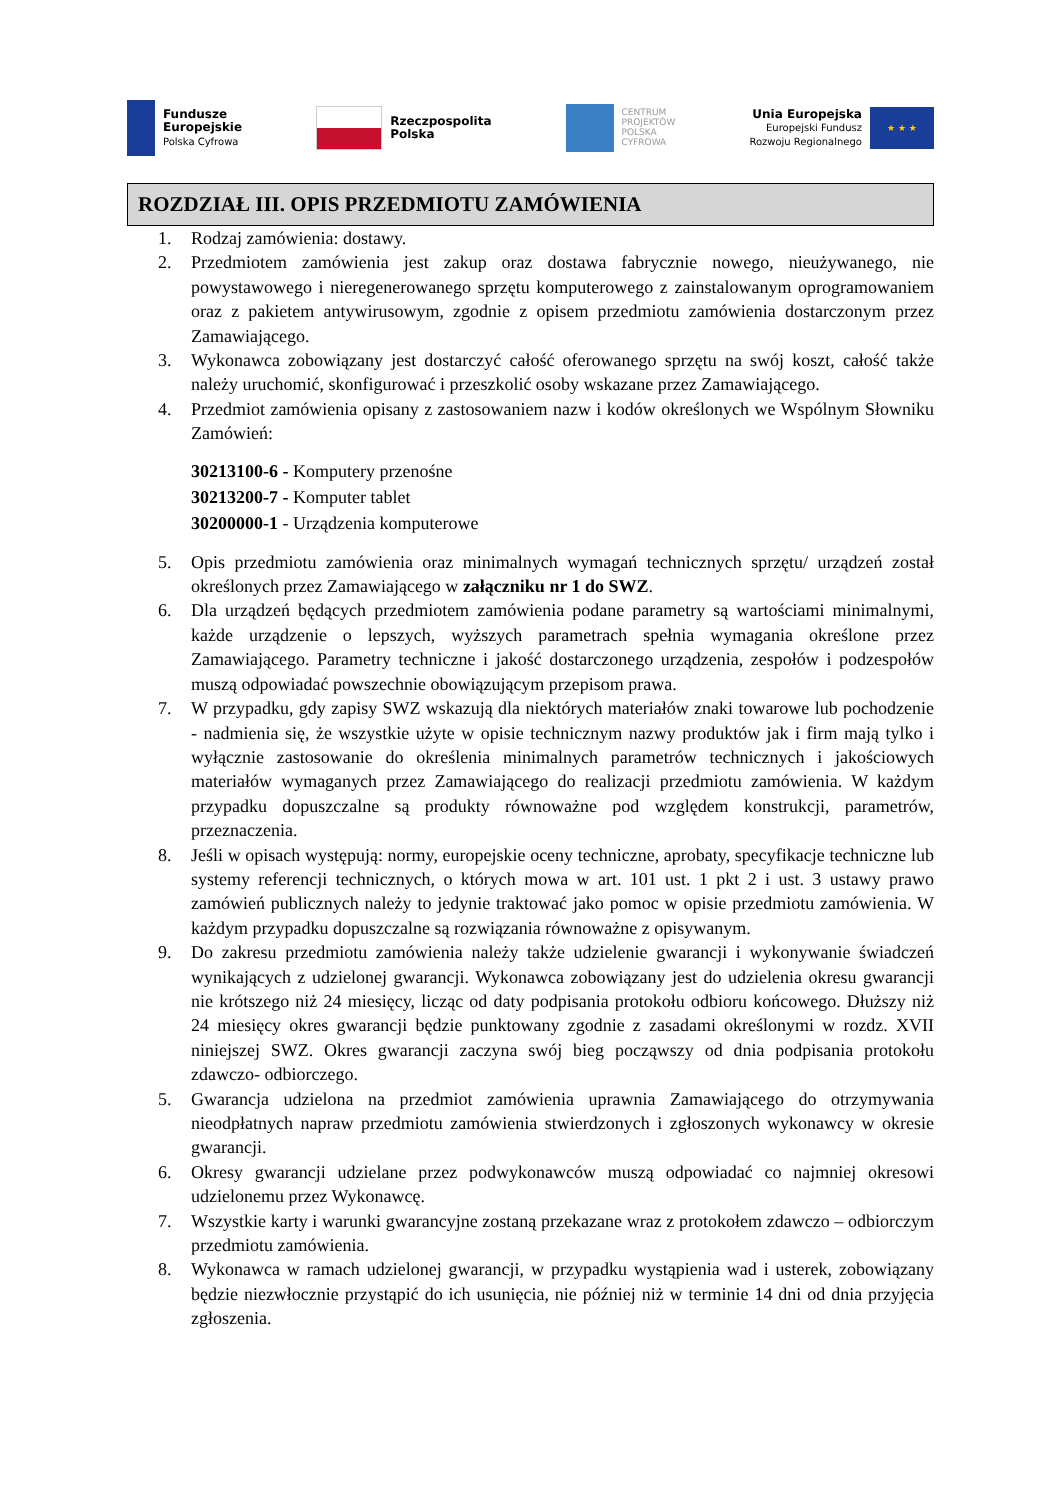Fundusze
Europejskie
Polska Cyfrowa
Rzeczpospolita
Polska
CENTRUM
PROJEKTÓW
POLSKA
CYFROWA
Unia Europejska
Europejski Fundusz
Rozwoju Regionalnego
★ ★ ★
ROZDZIAŁ III. OPIS PRZEDMIOTU ZAMÓWIENIA
1. Rodzaj zamówienia: dostawy.
2. Przedmiotem zamówienia jest zakup oraz dostawa fabrycznie nowego, nieużywanego, nie powystawowego i nieregenerowanego sprzętu komputerowego z zainstalowanym oprogramowaniem oraz z pakietem antywirusowym, zgodnie z opisem przedmiotu zamówienia dostarczonym przez Zamawiającego.
3. Wykonawca zobowiązany jest dostarczyć całość oferowanego sprzętu na swój koszt, całość także należy uruchomić, skonfigurować i przeszkolić osoby wskazane przez Zamawiającego.
4. Przedmiot zamówienia opisany z zastosowaniem nazw i kodów określonych we Wspólnym Słowniku Zamówień:
30213100-6 - Komputery przenośne
30213200-7 - Komputer tablet
30200000-1 - Urządzenia komputerowe
5. Opis przedmiotu zamówienia oraz minimalnych wymagań technicznych sprzętu/ urządzeń został określonych przez Zamawiającego w załączniku nr 1 do SWZ.
6. Dla urządzeń będących przedmiotem zamówienia podane parametry są wartościami minimalnymi, każde urządzenie o lepszych, wyższych parametrach spełnia wymagania określone przez Zamawiającego. Parametry techniczne i jakość dostarczonego urządzenia, zespołów i podzespołów muszą odpowiadać powszechnie obowiązującym przepisom prawa.
7. W przypadku, gdy zapisy SWZ wskazują dla niektórych materiałów znaki towarowe lub pochodzenie - nadmienia się, że wszystkie użyte w opisie technicznym nazwy produktów jak i firm mają tylko i wyłącznie zastosowanie do określenia minimalnych parametrów technicznych i jakościowych materiałów wymaganych przez Zamawiającego do realizacji przedmiotu zamówienia. W każdym przypadku dopuszczalne są produkty równoważne pod względem konstrukcji, parametrów, przeznaczenia.
8. Jeśli w opisach występują: normy, europejskie oceny techniczne, aprobaty, specyfikacje techniczne lub systemy referencji technicznych, o których mowa w art. 101 ust. 1 pkt 2 i ust. 3 ustawy prawo zamówień publicznych należy to jedynie traktować jako pomoc w opisie przedmiotu zamówienia. W każdym przypadku dopuszczalne są rozwiązania równoważne z opisywanym.
9. Do zakresu przedmiotu zamówienia należy także udzielenie gwarancji i wykonywanie świadczeń wynikających z udzielonej gwarancji. Wykonawca zobowiązany jest do udzielenia okresu gwarancji nie krótszego niż 24 miesięcy, licząc od daty podpisania protokołu odbioru końcowego. Dłuższy niż 24 miesięcy okres gwarancji będzie punktowany zgodnie z zasadami określonymi w rozdz. XVII niniejszej SWZ. Okres gwarancji zaczyna swój bieg począwszy od dnia podpisania protokołu zdawczo- odbiorczego.
5. Gwarancja udzielona na przedmiot zamówienia uprawnia Zamawiającego do otrzymywania nieodpłatnych napraw przedmiotu zamówienia stwierdzonych i zgłoszonych wykonawcy w okresie gwarancji.
6. Okresy gwarancji udzielane przez podwykonawców muszą odpowiadać co najmniej okresowi udzielonemu przez Wykonawcę.
7. Wszystkie karty i warunki gwarancyjne zostaną przekazane wraz z protokołem zdawczo – odbiorczym przedmiotu zamówienia.
8. Wykonawca w ramach udzielonej gwarancji, w przypadku wystąpienia wad i usterek, zobowiązany będzie niezwłocznie przystąpić do ich usunięcia, nie później niż w terminie 14 dni od dnia przyjęcia zgłoszenia.